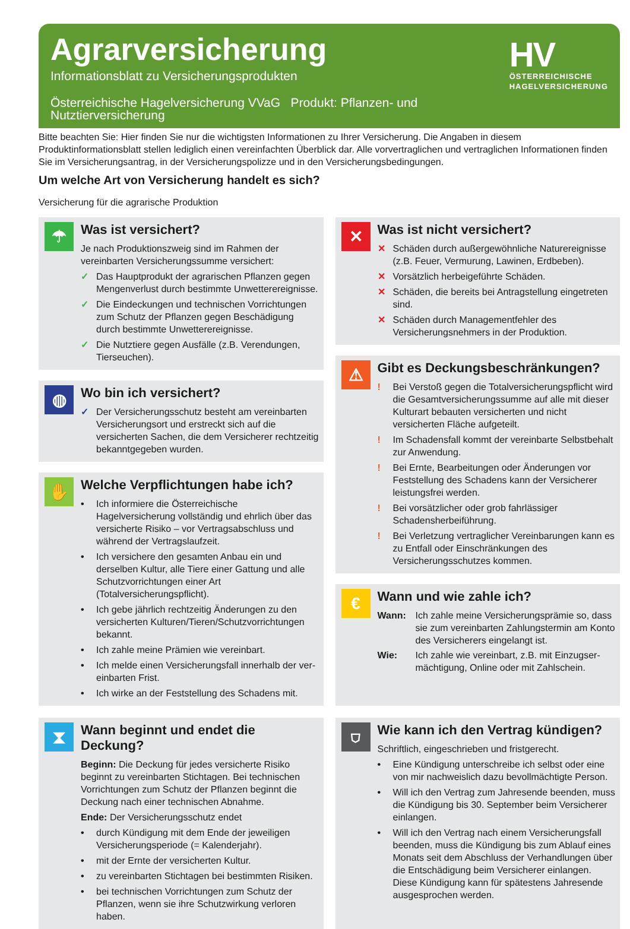Agrarversicherung
Informationsblatt zu Versicherungsprodukten
Österreichische Hagelversicherung VVaG Produkt: Pflanzen- und Nutztierversicherung
HV
ÖSTERREICHISCHE
HAGELVERSICHERUNG
Bitte beachten Sie: Hier finden Sie nur die wichtigsten Informationen zu Ihrer Versicherung. Die Angaben in diesem Produktinformationsblatt stellen lediglich einen vereinfachten Überblick dar. Alle vorvertraglichen und vertraglichen Informationen finden Sie im Versicherungsantrag, in der Versicherungspolizze und in den Versicherungsbedingungen.
Um welche Art von Versicherung handelt es sich?
Versicherung für die agrarische Produktion
☂
Was ist versichert?
Je nach Produktionszweig sind im Rahmen der vereinbarten Versicherungssumme versichert:
✓ Das Hauptprodukt der agrarischen Pflanzen gegen Mengenverlust durch bestimmte Unwetterereignisse.
✓ Die Eindeckungen und technischen Vorrichtungen zum Schutz der Pflanzen gegen Beschädigung durch bestimmte Unwetterereignisse.
✓ Die Nutztiere gegen Ausfälle (z.B. Verendungen, Tierseuchen).
◍
Wo bin ich versichert?
✓ Der Versicherungsschutz besteht am vereinbarten Versicherungsort und erstreckt sich auf die versicherten Sachen, die dem Versicherer rechtzeitig bekanntgegeben wurden.
✋
Welche Verpflichtungen habe ich?
• Ich informiere die Österreichische Hagelversicherung vollständig und ehrlich über das versicherte Risiko – vor Vertragsabschluss und während der Vertrags­laufzeit.
• Ich versichere den gesamten Anbau ein und derselben Kultur, alle Tiere einer Gattung und alle Schutzvorrich­tungen einer Art (Totalversicherungspflicht).
• Ich gebe jährlich rechtzeitig Änderungen zu den versi­cherten Kulturen/Tieren/Schutzvorrichtungen bekannt.
• Ich zahle meine Prämien wie vereinbart.
• Ich melde einen Versicherungsfall innerhalb der ver­einbarten Frist.
• Ich wirke an der Feststellung des Schadens mit.
✕
Was ist nicht versichert?
✕ Schäden durch außergewöhnliche Naturereignisse (z.B. Feuer, Vermurung, Lawinen, Erdbeben).
✕ Vorsätzlich herbeigeführte Schäden.
✕ Schäden, die bereits bei Antragstellung eingetreten sind.
✕ Schäden durch Managementfehler des Versicherungsnehmers in der Produktion.
⚠
Gibt es Deckungsbeschränkungen?
! Bei Verstoß gegen die Totalversicherungspflicht wird die Gesamtversicherungssumme auf alle mit dieser Kulturart bebauten versicherten und nicht versicherten Fläche aufgeteilt.
! Im Schadensfall kommt der vereinbarte Selbstbehalt zur Anwendung.
! Bei Ernte, Bearbeitungen oder Änderungen vor Feststellung des Schadens kann der Versicherer leistungsfrei werden.
! Bei vorsätzlicher oder grob fahrlässiger Schadensherbeiführung.
! Bei Verletzung vertraglicher Vereinbarungen kann es zu Entfall oder Einschränkungen des Versicherungsschutzes kommen.
€
Wann und wie zahle ich?
Wann: Ich zahle meine Versicherungsprämie so, dass sie zum vereinbarten Zahlungstermin am Konto des Versicherers eingelangt ist.
Wie: Ich zahle wie vereinbart, z.B. mit Einzugser­mächtigung, Online oder mit Zahlschein.
⧗
Wann beginnt und endet die Deckung?
Beginn: Die Deckung für jedes versicherte Risiko beginnt zu vereinbarten Stichtagen. Bei technischen Vorrichtungen zum Schutz der Pflanzen beginnt die Deckung nach einer technischen Abnahme.
Ende: Der Versicherungsschutz endet
• durch Kündigung mit dem Ende der jeweiligen Versicherungsperiode (= Kalenderjahr).
• mit der Ernte der versicherten Kultur.
• zu vereinbarten Stichtagen bei bestimmten Risiken.
• bei technischen Vorrichtungen zum Schutz der Pflan­zen, wenn sie ihre Schutzwirkung verloren haben.
⛉
Wie kann ich den Vertrag kündigen?
Schriftlich, eingeschrieben und fristgerecht.
• Eine Kündigung unterschreibe ich selbst oder eine von mir nachweislich dazu bevollmächtigte Person.
• Will ich den Vertrag zum Jahresende beenden, muss die Kündigung bis 30. September beim Versicherer einlangen.
• Will ich den Vertrag nach einem Versicherungsfall beenden, muss die Kündigung bis zum Ablauf eines Monats seit dem Abschluss der Verhandlungen über die Entschädigung beim Versicherer einlangen. Diese Kündigung kann für spätestens Jahresende ausgesprochen werden.